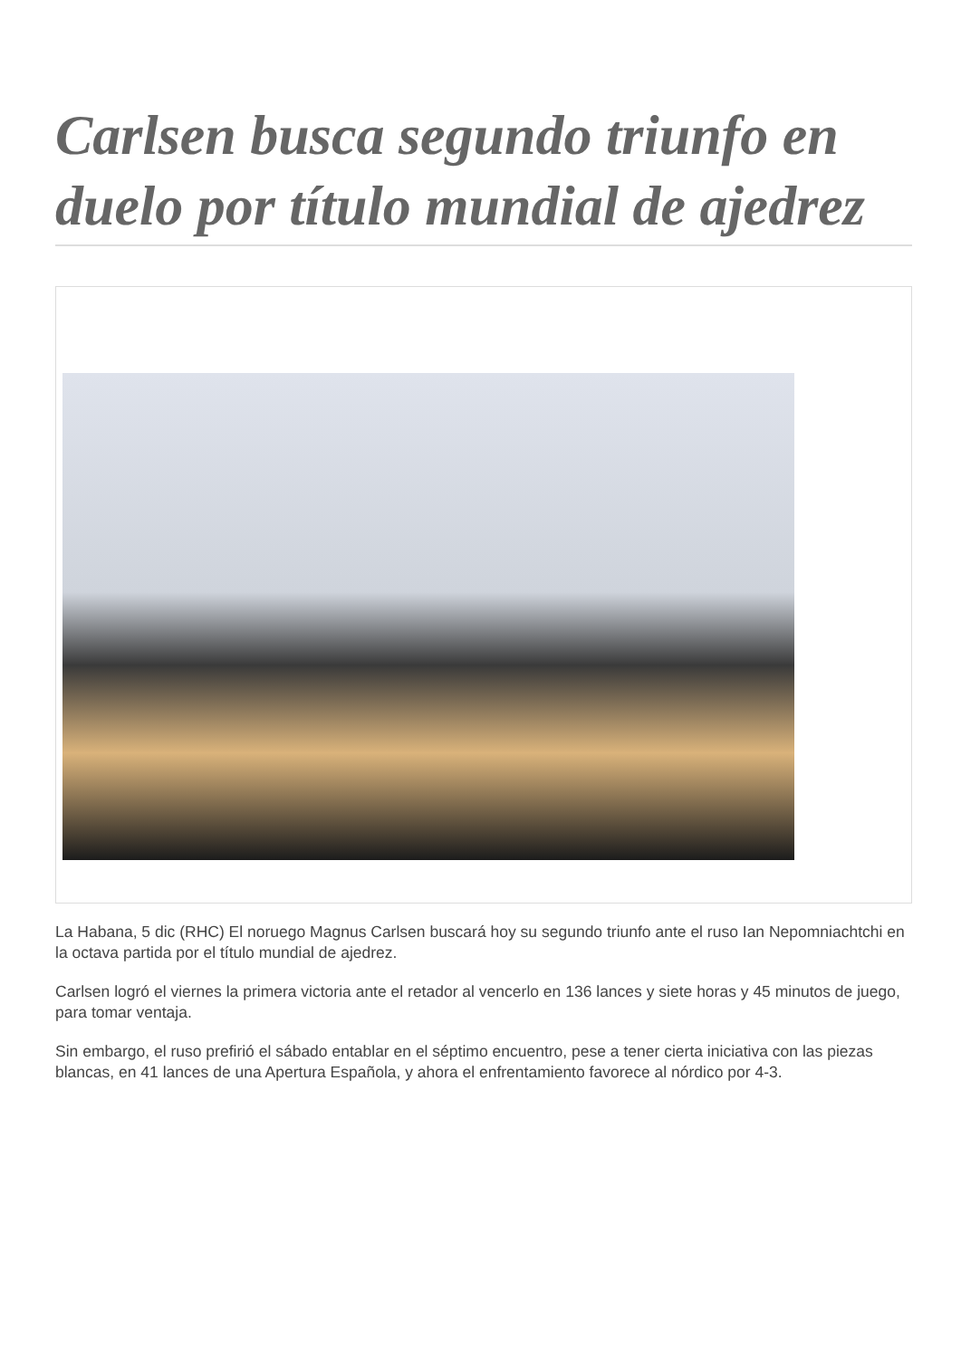Carlsen busca segundo triunfo en duelo por título mundial de ajedrez
La Habana, 5 dic (RHC) El noruego Magnus Carlsen buscará hoy su segundo triunfo ante el ruso Ian Nepomniachtchi en la octava partida por el título mundial de ajedrez.
Carlsen logró el viernes la primera victoria ante el retador al vencerlo en 136 lances y siete horas y 45 minutos de juego, para tomar ventaja.
Sin embargo, el ruso prefirió el sábado entablar en el séptimo encuentro, pese a tener cierta iniciativa con las piezas blancas, en 41 lances de una Apertura Española, y ahora el enfrentamiento favorece al nórdico por 4-3.